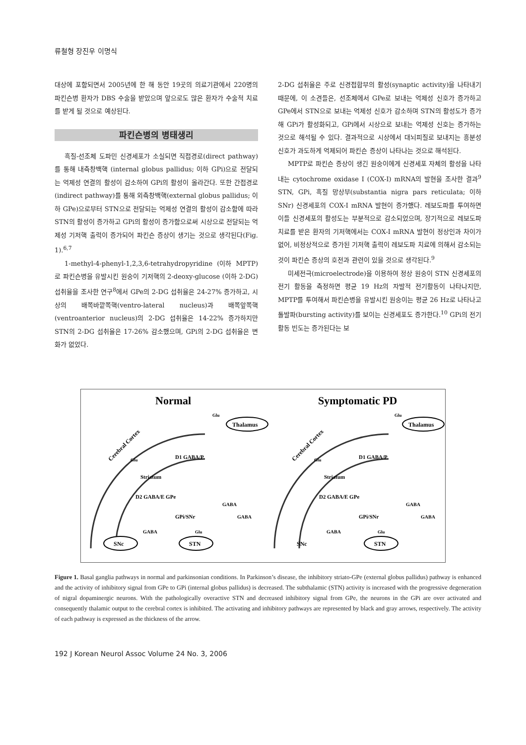류철형 장진우 이명식
대상에 포함되면서 2005년에 한 해 동안 19곳의 의료기관에서 220명의 파킨슨병 환자가 DBS 수술을 받았으며 앞으로도 많은 환자가 수술적 치료를 받게 될 것으로 예상된다.
파킨슨병의 병태생리
흑질-선조체 도파민 신경세포가 소실되면 직접경로(direct pathway)를 통해 내측창백핵 (internal globus pallidus; 이하 GPi)으로 전달되는 억제성 연결의 활성이 감소하여 GPi의 활성이 올라간다. 또한 간접경로(indirect pathway)를 통해 외측창백핵(external globus pallidus; 이하 GPe)으로부터 STN으로 전달되는 억제성 연결의 활성이 감소함에 따라 STN의 활성이 증가하고 GPi의 활성이 증가함으로써 시상으로 전달되는 억제성 기저핵 출력이 증가되어 파킨슨 증상이 생기는 것으로 생각된다(Fig. 1).<sup>6,7</sup>
1-methyl-4-phenyl-1,2,3,6-tetrahydropyridine (이하 MPTP)로 파킨슨병을 유발시킨 원숭이 기저핵의 2-deoxy-glucose (이하 2-DG) 섭취율을 조사한 연구<sup>8</sup>에서 GPe의 2-DG 섭취율은 24-27% 증가하고, 시상의 배쪽바깥쪽핵(ventro-lateral nucleus)과 배쪽앞쪽핵(ventroanterior nucleus)의 2-DG 섭취율은 14-22% 증가하지만 STN의 2-DG 섭취율은 17-26% 감소했으며, GPi의 2-DG 섭취율은 변화가 없었다.
2-DG 섭취율은 주로 신경접합부의 활성(synaptic activity)을 나타내기 때문에, 이 소견들은, 선조체에서 GPe로 보내는 억제성 신호가 증가하고 GPe에서 STN으로 보내는 억제성 신호가 감소하며 STN의 활성도가 증가해 GPi가 활성화되고, GPi에서 시상으로 보내는 억제성 신호는 증가하는 것으로 해석될 수 있다. 결과적으로 시상에서 대뇌피질로 보내지는 흥분성 신호가 과도하게 억제되어 파킨슨 증상이 나타나는 것으로 해석된다.
MPTP로 파킨슨 증상이 생긴 원숭이에게 신경세포 자체의 활성을 나타내는 cytochrome oxidase I (COX-I) mRNA의 발현을 조사한 결과<sup>9</sup> STN, GPi, 흑질 망상부(substantia nigra pars reticulata; 이하 SNr) 신경세포의 COX-I mRNA 발현이 증가했다. 레보도파를 투여하면 이들 신경세포의 활성도는 부분적으로 감소되었으며, 장기적으로 레보도파 치료를 받은 환자의 기저핵에서는 COX-I mRNA 발현이 정상인과 차이가 없어, 비정상적으로 증가된 기저핵 출력이 레보도파 치료에 의해서 감소되는 것이 파킨슨 증상의 호전과 관련이 있을 것으로 생각된다.<sup>9</sup>
미세전극(microelectrode)을 이용하여 정상 원숭이 STN 신경세포의 전기 활동을 측정하면 평균 19 Hz의 자발적 전기활동이 나타나지만, MPTP를 투여해서 파킨슨병을 유발시킨 원숭이는 평균 26 Hz로 나타나고 돌발파(bursting activity)를 보이는 신경세포도 증가한다.<sup>10</sup> GPi의 전기활동 빈도는 증가된다는 보
Normal
Symptomatic PD
Thalamus
Thalamus
SNc
STN
STN
SNc
Cerebral Cortex
Cerebral Cortex
D2 GABA/E GPe
D2 GABA/E GPe
D1 GABA/P
D1 GABA/P
GPi/SNr
GPi/SNr
GABA
GABA
GABA
GABA
GABA
GABA
Glu
Glu
Striatum
Striatum
Glu
Glu
Glu
Glu
Figure 1. Basal ganglia pathways in normal and parkinsonian conditions. In Parkinson’s disease, the inhibitory striato-GPe (external globus pallidus) pathway is enhanced and the activity of inhibitory signal from GPe to GPi (internal globus pallidus) is decreased. The subthalamic (STN) activity is increased with the progressive degeneration of nigral dopaminergic neurons. With the pathologically overactive STN and decreased inhibitory signal from GPe, the neurons in the GPi are over activated and consequently thalamic output to the cerebral cortex is inhibited. The activating and inhibitory pathways are represented by black and gray arrows, respectively. The activity of each pathway is expressed as the thickness of the arrow.
192 J Korean Neurol Assoc Volume 24 No. 3, 2006